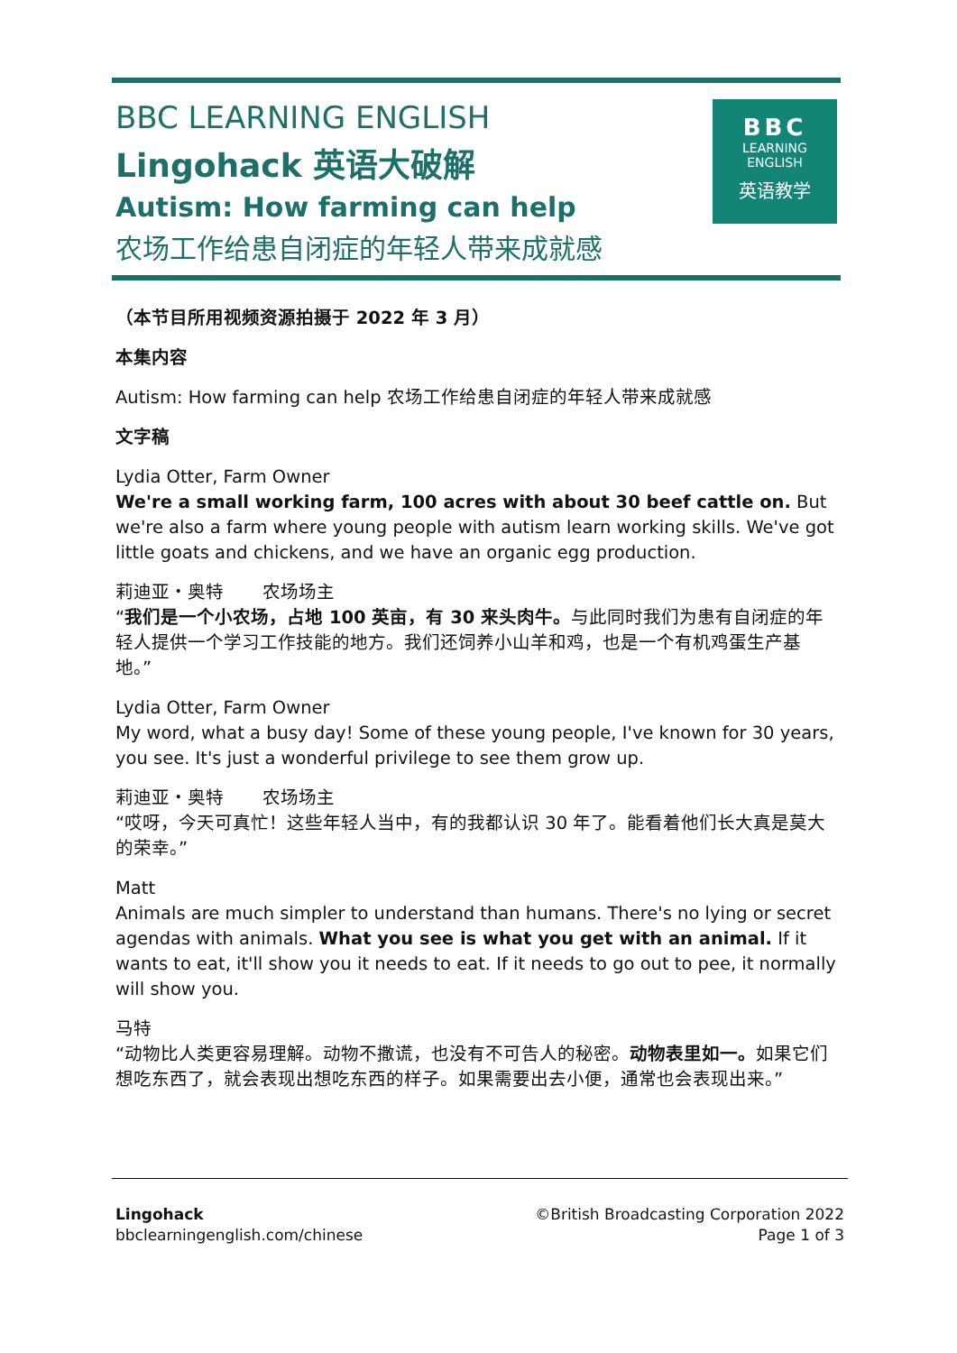BBC LEARNING ENGLISH
Lingohack 英语大破解
Autism: How farming can help
农场工作给患自闭症的年轻人带来成就感
BBC
LEARNING
ENGLISH
英语教学
（本节目所用视频资源拍摄于 2022 年 3 月）
本集内容
Autism: How farming can help 农场工作给患自闭症的年轻人带来成就感
文字稿
Lydia Otter, Farm Owner
We're a small working farm, 100 acres with about 30 beef cattle on. But we're also a farm where young people with autism learn working skills. We've got little goats and chickens, and we have an organic egg production.
莉迪亚・奥特 农场场主
“我们是一个小农场，占地 100 英亩，有 30 来头肉牛。与此同时我们为患有自闭症的年轻人提供一个学习工作技能的地方。我们还饲养小山羊和鸡，也是一个有机鸡蛋生产基地。”
Lydia Otter, Farm Owner
My word, what a busy day! Some of these young people, I've known for 30 years, you see. It's just a wonderful privilege to see them grow up.
莉迪亚・奥特 农场场主
“哎呀，今天可真忙！这些年轻人当中，有的我都认识 30 年了。能看着他们长大真是莫大的荣幸。”
Matt
Animals are much simpler to understand than humans. There's no lying or secret agendas with animals. What you see is what you get with an animal. If it wants to eat, it'll show you it needs to eat. If it needs to go out to pee, it normally will show you.
马特
“动物比人类更容易理解。动物不撒谎，也没有不可告人的秘密。动物表里如一。如果它们想吃东西了，就会表现出想吃东西的样子。如果需要出去小便，通常也会表现出来。”
Lingohack
bbclearningenglish.com/chinese
©British Broadcasting Corporation 2022
Page 1 of 3